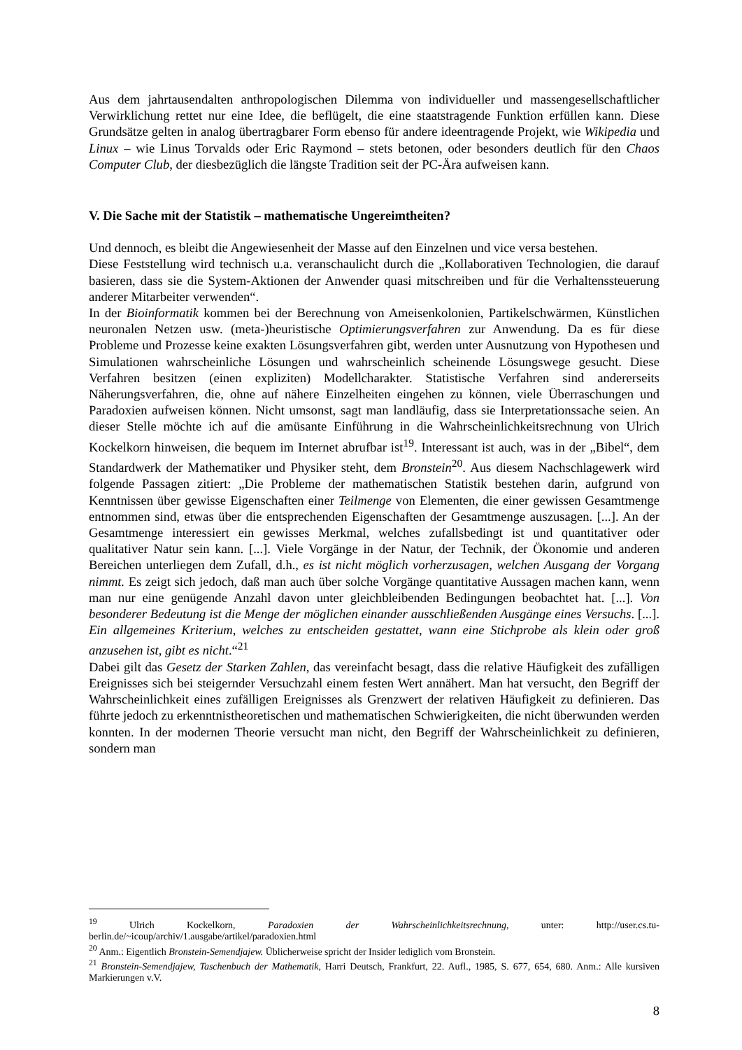Aus dem jahrtausendalten anthropologischen Dilemma von individueller und massengesellschaftlicher Verwirklichung rettet nur eine Idee, die beflügelt, die eine staatstragende Funktion erfüllen kann. Diese Grundsätze gelten in analog übertragbarer Form ebenso für andere ideentragende Projekt, wie Wikipedia und Linux – wie Linus Torvalds oder Eric Raymond – stets betonen, oder besonders deutlich für den Chaos Computer Club, der diesbezüglich die längste Tradition seit der PC-Ära aufweisen kann.
V. Die Sache mit der Statistik – mathematische Ungereimtheiten?
Und dennoch, es bleibt die Angewiesenheit der Masse auf den Einzelnen und vice versa bestehen.
Diese Feststellung wird technisch u.a. veranschaulicht durch die „Kollaborativen Technologien, die darauf basieren, dass sie die System-Aktionen der Anwender quasi mitschreiben und für die Verhaltenssteuerung anderer Mitarbeiter verwenden“.
In der Bioinformatik kommen bei der Berechnung von Ameisenkolonien, Partikelschwärmen, Künstlichen neuronalen Netzen usw. (meta-)heuristische Optimierungsverfahren zur Anwendung. Da es für diese Probleme und Prozesse keine exakten Lösungsverfahren gibt, werden unter Ausnutzung von Hypothesen und Simulationen wahrscheinliche Lösungen und wahrscheinlich scheinende Lösungswege gesucht. Diese Verfahren besitzen (einen expliziten) Modellcharakter. Statistische Verfahren sind andererseits Näherungsverfahren, die, ohne auf nähere Einzelheiten eingehen zu können, viele Überraschungen und Paradoxien aufweisen können. Nicht umsonst, sagt man landläufig, dass sie Interpretationssache seien. An dieser Stelle möchte ich auf die amüsante Einführung in die Wahrscheinlichkeitsrechnung von Ulrich Kockelkorn hinweisen, die bequem im Internet abrufbar ist<sup>19</sup>. Interessant ist auch, was in der „Bibel“, dem Standardwerk der Mathematiker und Physiker steht, dem Bronstein<sup>20</sup>. Aus diesem Nachschlagewerk wird folgende Passagen zitiert: „Die Probleme der mathematischen Statistik bestehen darin, aufgrund von Kenntnissen über gewisse Eigenschaften einer Teilmenge von Elementen, die einer gewissen Gesamtmenge entnommen sind, etwas über die entsprechenden Eigenschaften der Gesamtmenge auszusagen. [...]. An der Gesamtmenge interessiert ein gewisses Merkmal, welches zufallsbedingt ist und quantitativer oder qualitativer Natur sein kann. [...]. Viele Vorgänge in der Natur, der Technik, der Ökonomie und anderen Bereichen unterliegen dem Zufall, d.h., es ist nicht möglich vorherzusagen, welchen Ausgang der Vorgang nimmt. Es zeigt sich jedoch, daß man auch über solche Vorgänge quantitative Aussagen machen kann, wenn man nur eine genügende Anzahl davon unter gleichbleibenden Bedingungen beobachtet hat. [...]. Von besonderer Bedeutung ist die Menge der möglichen einander ausschließenden Ausgänge eines Versuchs. [...]. Ein allgemeines Kriterium, welches zu entscheiden gestattet, wann eine Stichprobe als klein oder groß anzusehen ist, gibt es nicht.“<sup>21</sup>
Dabei gilt das Gesetz der Starken Zahlen, das vereinfacht besagt, dass die relative Häufigkeit des zufälligen Ereignisses sich bei steigernder Versuchzahl einem festen Wert annähert. Man hat versucht, den Begriff der Wahrscheinlichkeit eines zufälligen Ereignisses als Grenzwert der relativen Häufigkeit zu definieren. Das führte jedoch zu erkenntnistheoretischen und mathematischen Schwierigkeiten, die nicht überwunden werden konnten. In der modernen Theorie versucht man nicht, den Begriff der Wahrscheinlichkeit zu definieren, sondern man
<sup>19</sup> Ulrich Kockelkorn, Paradoxien der Wahrscheinlichkeitsrechnung, unter: http://user.cs.tu-berlin.de/~icoup/archiv/1.ausgabe/artikel/paradoxien.html
<sup>20</sup> Anm.: Eigentlich Bronstein-Semendjajew. Üblicherweise spricht der Insider lediglich vom Bronstein.
<sup>21</sup> Bronstein-Semendjajew, Taschenbuch der Mathematik, Harri Deutsch, Frankfurt, 22. Aufl., 1985, S. 677, 654, 680. Anm.: Alle kursiven Markierungen v.V.
8